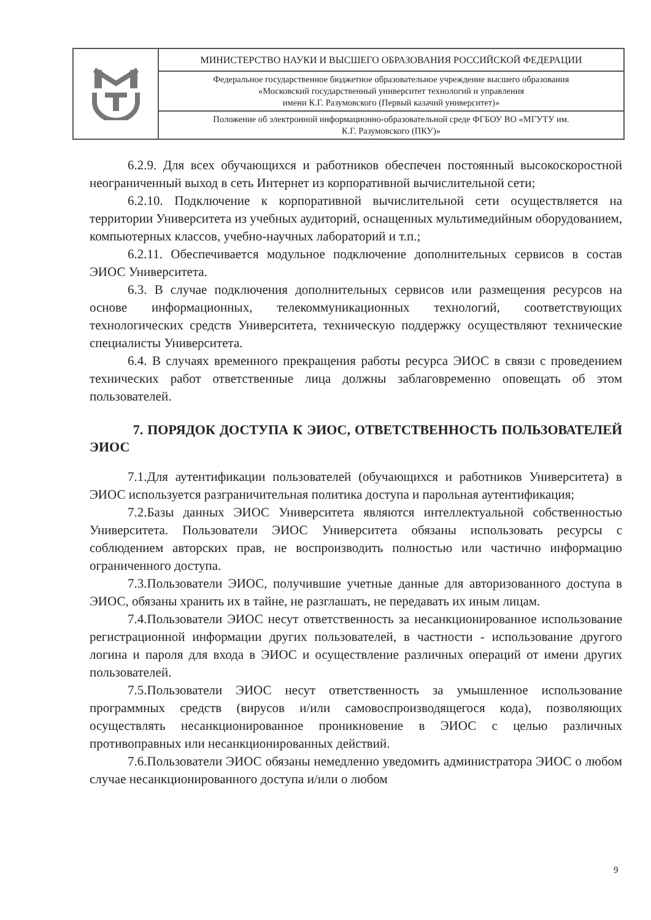| | МИНИСТЕРСТВО НАУКИ И ВЫСШЕГО ОБРАЗОВАНИЯ РОССИЙСКОЙ ФЕДЕРАЦИИ |
| | Федеральное государственное бюджетное образовательное учреждение высшего образования «Московский государственный университет технологий и управления имени К.Г. Разумовского (Первый казачий университет)» |
| | Положение об электронной информационно-образовательной среде ФГБОУ ВО «МГУТУ им. К.Г. Разумовского (ПКУ)» |
6.2.9. Для всех обучающихся и работников обеспечен постоянный высокоскоростной неограниченный выход в сеть Интернет из корпоративной вычислительной сети;
6.2.10. Подключение к корпоративной вычислительной сети осуществляется на территории Университета из учебных аудиторий, оснащенных мультимедийным оборудованием, компьютерных классов, учебно-научных лабораторий и т.п.;
6.2.11. Обеспечивается модульное подключение дополнительных сервисов в состав ЭИОС Университета.
6.3. В случае подключения дополнительных сервисов или размещения ресурсов на основе информационных, телекоммуникационных технологий, соответствующих технологических средств Университета, техническую поддержку осуществляют технические специалисты Университета.
6.4. В случаях временного прекращения работы ресурса ЭИОС в связи с проведением технических работ ответственные лица должны заблаговременно оповещать об этом пользователей.
7. ПОРЯДОК ДОСТУПА К ЭИОС, ОТВЕТСТВЕННОСТЬ ПОЛЬЗОВАТЕЛЕЙ ЭИОС
7.1.Для аутентификации пользователей (обучающихся и работников Университета) в ЭИОС используется разграничительная политика доступа и парольная аутентификация;
7.2.Базы данных ЭИОС Университета являются интеллектуальной собственностью Университета. Пользователи ЭИОС Университета обязаны использовать ресурсы с соблюдением авторских прав, не воспроизводить полностью или частично информацию ограниченного доступа.
7.3.Пользователи ЭИОС, получившие учетные данные для авторизованного доступа в ЭИОС, обязаны хранить их в тайне, не разглашать, не передавать их иным лицам.
7.4.Пользователи ЭИОС несут ответственность за несанкционированное использование регистрационной информации других пользователей, в частности - использование другого логина и пароля для входа в ЭИОС и осуществление различных операций от имени других пользователей.
7.5.Пользователи ЭИОС несут ответственность за умышленное использование программных средств (вирусов и/или самовоспроизводящегося кода), позволяющих осуществлять несанкционированное проникновение в ЭИОС с целью различных противоправных или несанкционированных действий.
7.6.Пользователи ЭИОС обязаны немедленно уведомить администратора ЭИОС о любом случае несанкционированного доступа и/или о любом
9